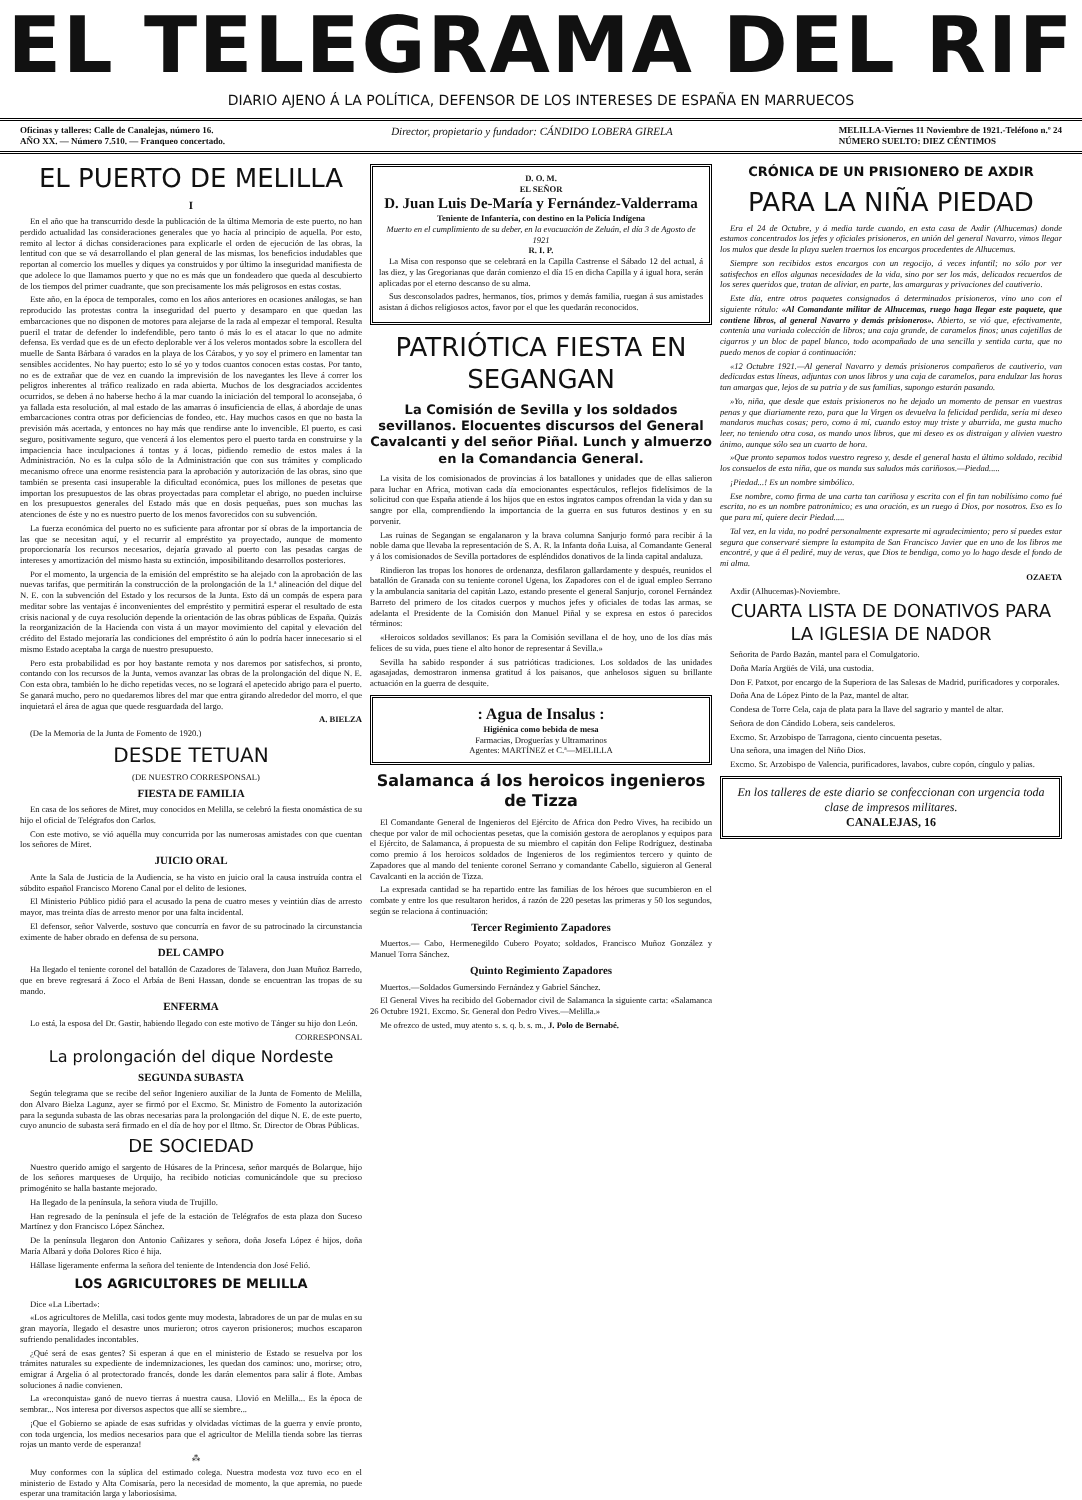EL TELEGRAMA DEL RIF
DIARIO AJENO Á LA POLÍTICA, DEFENSOR DE LOS INTERESES DE ESPAÑA EN MARRUECOS
Oficinas y talleres: Calle de Canalejas, número 16.
AÑO XX. — Número 7.510. — Franqueo concertado.
Director, propietario y fundador: CÁNDIDO LOBERA GIRELA
MELILLA-Viernes 11 Noviembre de 1921.-Teléfono n.º 24
NÚMERO SUELTO: DIEZ CÉNTIMOS
EL PUERTO DE MELILLA
I
En el año que ha transcurrido desde la publicación de la última Memoria de este puerto, no han perdido actualidad las consideraciones generales que yo hacía al principio de aquella. Por esto, remito al lector á dichas consideraciones para explicarle el orden de ejecución de las obras, la lentitud con que se vá desarrollando el plan general de las mismas, los beneficios indudables que reportan al comercio los muelles y diques ya construidos y por último la inseguridad manifiesta de que adolece lo que llamamos puerto y que no es más que un fondeadero que queda al descubierto de los tiempos del primer cuadrante, que son precisamente los más peligrosos en estas costas.
Este año, en la época de temporales, como en los años anteriores en ocasiones análogas, se han reproducido las protestas contra la inseguridad del puerto y desamparo en que quedan las embarcaciones que no disponen de motores para alejarse de la rada al empezar el temporal. Resulta pueril el tratar de defender lo indefendible, pero tanto ó más lo es el atacar lo que no admite defensa. Es verdad que es de un efecto deplorable ver á los veleros montados sobre la escollera del muelle de Santa Bárbara ó varados en la playa de los Cárabos, y yo soy el primero en lamentar tan sensibles accidentes. No hay puerto; esto lo sé yo y todos cuantos conocen estas costas. Por tanto, no es de extrañar que de vez en cuando la imprevisión de los navegantes les lleve á correr los peligros inherentes al tráfico realizado en rada abierta. Muchos de los desgraciados accidentes ocurridos, se deben á no haberse hecho á la mar cuando la iniciación del temporal lo aconsejaba, ó ya fallada esta resolución, al mal estado de las amarras ó insuficiencia de ellas, á abordaje de unas embarcaciones contra otras por deficiencias de fondeo, etc. Hay muchos casos en que no basta la previsión más acertada, y entonces no hay más que rendirse ante lo invencible. El puerto, es casi seguro, positivamente seguro, que vencerá á los elementos pero el puerto tarda en construirse y la impaciencia hace inculpaciones á tontas y á locas, pidiendo remedio de estos males á la Administración. No es la culpa sólo de la Administración que con sus trámites y complicado mecanismo ofrece una enorme resistencia para la aprobación y autorización de las obras, sino que también se presenta casi insuperable la dificultad económica, pues los millones de pesetas que importan los presupuestos de las obras proyectadas para completar el abrigo, no pueden incluirse en los presupuestos generales del Estado más que en dosis pequeñas, pues son muchas las atenciones de éste y no es nuestro puerto de los menos favorecidos con su subvención.
La fuerza económica del puerto no es suficiente para afrontar por sí obras de la importancia de las que se necesitan aquí, y el recurrir al empréstito ya proyectado, aunque de momento proporcionaría los recursos necesarios, dejaría gravado al puerto con las pesadas cargas de intereses y amortización del mismo hasta su extinción, imposibilitando desarrollos posteriores.
Por el momento, la urgencia de la emisión del empréstito se ha alejado con la aprobación de las nuevas tarifas, que permitirán la construcción de la prolongación de la 1.ª alineación del dique del N. E. con la subvención del Estado y los recursos de la Junta. Esto dá un compás de espera para meditar sobre las ventajas é inconvenientes del empréstito y permitirá esperar el resultado de esta crisis nacional y de cuya resolución depende la orientación de las obras públicas de España. Quizás la reorganización de la Hacienda con vista á un mayor movimiento del capital y elevación del crédito del Estado mejoraría las condiciones del empréstito ó aún lo podría hacer innecesario si el mismo Estado aceptaba la carga de nuestro presupuesto.
Pero esta probabilidad es por hoy bastante remota y nos daremos por satisfechos, si pronto, contando con los recursos de la Junta, vemos avanzar las obras de la prolongación del dique N. E. Con esta obra, también lo he dicho repetidas veces, no se logrará el apetecido abrigo para el puerto. Se ganará mucho, pero no quedaremos libres del mar que entra girando alrededor del morro, el que inquietará el área de agua que quede resguardada del largo.
A. BIELZA
(De la Memoria de la Junta de Fomento de 1920.)
DESDE TETUAN
(DE NUESTRO CORRESPONSAL)
FIESTA DE FAMILIA
En casa de los señores de Miret, muy conocidos en Melilla, se celebró la fiesta onomástica de su hijo el oficial de Telégrafos don Carlos.
Con este motivo, se vió aquélla muy concurrida por las numerosas amistades con que cuentan los señores de Miret.
JUICIO ORAL
Ante la Sala de Justicia de la Audiencia, se ha visto en juicio oral la causa instruída contra el súbdito español Francisco Moreno Canal por el delito de lesiones.
El Ministerio Público pidió para el acusado la pena de cuatro meses y veintiún días de arresto mayor, mas treinta días de arresto menor por una falta incidental.
El defensor, señor Valverde, sostuvo que concurría en favor de su patrocinado la circunstancia eximente de haber obrado en defensa de su persona.
DEL CAMPO
Ha llegado el teniente coronel del batallón de Cazadores de Talavera, don Juan Muñoz Barredo, que en breve regresará á Zoco el Arbáa de Beni Hassan, donde se encuentran las tropas de su mando.
ENFERMA
Lo está, la esposa del Dr. Gastir, habiendo llegado con este motivo de Tánger su hijo don León.
CORRESPONSAL
La prolongación del dique Nordeste
SEGUNDA SUBASTA
Según telegrama que se recibe del señor Ingeniero auxiliar de la Junta de Fomento de Melilla, don Alvaro Bielza Lagunz, ayer se firmó por el Excmo. Sr. Ministro de Fomento la autorización para la segunda subasta de las obras necesarias para la prolongación del dique N. E. de este puerto, cuyo anuncio de subasta será firmado en el día de hoy por el Iltmo. Sr. Director de Obras Públicas.
DE SOCIEDAD
Nuestro querido amigo el sargento de Húsares de la Princesa, señor marqués de Bolarque, hijo de los señores marqueses de Urquijo, ha recibido noticias comunicándole que su precioso primogénito se halla bastante mejorado.
Ha llegado de la península, la señora viuda de Trujillo.
Han regresado de la península el jefe de la estación de Telégrafos de esta plaza don Suceso Martínez y don Francisco López Sánchez.
De la península llegaron don Antonio Cañizares y señora, doña Josefa López é hijos, doña María Albará y doña Dolores Rico é hija.
Hállase ligeramente enferma la señora del teniente de Intendencia don José Felió.
LOS AGRICULTORES DE MELILLA
Dice «La Libertad»:
«Los agricultores de Melilla, casi todos gente muy modesta, labradores de un par de mulas en su gran mayoría, llegado el desastre unos murieron; otros cayeron prisioneros; muchos escaparon sufriendo penalidades incontables.
¿Qué será de esas gentes? Si esperan á que en el ministerio de Estado se resuelva por los trámites naturales su expediente de indemnizaciones, les quedan dos caminos: uno, morirse; otro, emigrar á Argelia ó al protectorado francés, donde les darán elementos para salir á flote. Ambas soluciones á nadie convienen.
La «reconquista» ganó de nuevo tierras á nuestra causa. Llovió en Melilla... Es la época de sembrar... Nos interesa por diversos aspectos que allí se siembre...
¡Que el Gobierno se apiade de esas sufridas y olvidadas víctimas de la guerra y envíe pronto, con toda urgencia, los medios necesarios para que el agricultor de Melilla tienda sobre las tierras rojas un manto verde de esperanza!
⁂
Muy conformes con la súplica del estimado colega. Nuestra modesta voz tuvo eco en el ministerio de Estado y Alta Comisaría, pero la necesidad de momento, la que apremia, no puede esperar una tramitación larga y laboriosísima.
D. O. M.
EL SEÑOR
D. Juan Luis De-María y Fernández-Valderrama
Teniente de Infantería, con destino en la Policía Indígena
Muerto en el cumplimiento de su deber, en la evacuación de Zeluán, el día 3 de Agosto de 1921
R. I. P.
La Misa con responso que se celebrará en la Capilla Castrense el Sábado 12 del actual, á las diez, y las Gregorianas que darán comienzo el día 15 en dicha Capilla y á igual hora, serán aplicadas por el eterno descanso de su alma.
Sus desconsolados padres, hermanos, tíos, primos y demás familia, ruegan á sus amistades asistan á dichos religiosos actos, favor por el que les quedarán reconocidos.
PATRIÓTICA FIESTA EN SEGANGAN
La Comisión de Sevilla y los soldados sevillanos. Elocuentes discursos del General Cavalcanti y del señor Piñal. Lunch y almuerzo en la Comandancia General.
La visita de los comisionados de provincias á los batallones y unidades que de ellas salieron para luchar en Africa, motivan cada día emocionantes espectáculos, reflejos fidelísimos de la solicitud con que España atiende á los hijos que en estos ingratos campos ofrendan la vida y dan su sangre por ella, comprendiendo la importancia de la guerra en sus futuros destinos y en su porvenir.
Las ruinas de Segangan se engalanaron y la brava columna Sanjurjo formó para recibir á la noble dama que llevaba la representación de S. A. R. la Infanta doña Luisa, al Comandante General y á los comisionados de Sevilla portadores de espléndidos donativos de la linda capital andaluza.
Rindieron las tropas los honores de ordenanza, desfilaron gallardamente y después, reunidos el batallón de Granada con su teniente coronel Ugena, los Zapadores con el de igual empleo Serrano y la ambulancia sanitaria del capitán Lazo, estando presente el general Sanjurjo, coronel Fernández Barreto del primero de los citados cuerpos y muchos jefes y oficiales de todas las armas, se adelanta el Presidente de la Comisión don Manuel Piñal y se expresa en estos ó parecidos términos:
«Heroicos soldados sevillanos: Es para la Comisión sevillana el de hoy, uno de los días más felices de su vida, pues tiene el alto honor de representar á Sevilla.»
Sevilla ha sabido responder á sus patrióticas tradiciones. Los soldados de las unidades agasajadas, demostraron inmensa gratitud á los paisanos, que anhelosos siguen su brillante actuación en la guerra de desquite.
: Agua de Insalus :
Higiénica como bebida de mesa
Farmacias, Droguerías y Ultramarinos
Agentes: MARTÍNEZ et C.ª—MELILLA
Salamanca á los heroicos ingenieros de Tizza
El Comandante General de Ingenieros del Ejército de Africa don Pedro Vives, ha recibido un cheque por valor de mil ochocientas pesetas, que la comisión gestora de aeroplanos y equipos para el Ejército, de Salamanca, á propuesta de su miembro el capitán don Felipe Rodríguez, destinaba como premio á los heroicos soldados de Ingenieros de los regimientos tercero y quinto de Zapadores que al mando del teniente coronel Serrano y comandante Cabello, siguieron al General Cavalcanti en la acción de Tizza.
La expresada cantidad se ha repartido entre las familias de los héroes que sucumbieron en el combate y entre los que resultaron heridos, á razón de 220 pesetas las primeras y 50 los segundos, según se relaciona á continuación:
Tercer Regimiento Zapadores
Muertos.— Cabo, Hermenegildo Cubero Poyato; soldados, Francisco Muñoz González y Manuel Torra Sánchez.
Quinto Regimiento Zapadores
Muertos.—Soldados Gumersindo Fernández y Gabriel Sánchez.
El General Vives ha recibido del Gobernador civil de Salamanca la siguiente carta: «Salamanca 26 Octubre 1921. Excmo. Sr. General don Pedro Vives.—Melilla.»
Me ofrezco de usted, muy atento s. s. q. b. s. m., J. Polo de Bernabé.
CRÓNICA DE UN PRISIONERO DE AXDIR
PARA LA NIÑA PIEDAD
Era el 24 de Octubre, y á media tarde cuando, en esta casa de Axdir (Alhucemas) donde estamos concentrados los jefes y oficiales prisioneros, en unión del general Navarro, vimos llegar los mulos que desde la playa suelen traernos los encargos procedentes de Alhucemas.
Siempre son recibidos estos encargos con un regocijo, á veces infantil; no sólo por ver satisfechos en ellos algunas necesidades de la vida, sino por ser los más, delicados recuerdos de los seres queridos que, tratan de aliviar, en parte, las amarguras y privaciones del cautiverio.
Este día, entre otros paquetes consignados á determinados prisioneros, vino uno con el siguiente rótulo: «Al Comandante militar de Alhucemas, ruego haga llegar este paquete, que contiene libros, al general Navarro y demás prisioneros». Abierto, se vió que, efectivamente, contenía una variada colección de libros; una caja grande, de caramelos finos; unas cajetillas de cigarros y un bloc de papel blanco, todo acompañado de una sencilla y sentida carta, que no puedo menos de copiar á continuación:
«12 Octubre 1921.—Al general Navarro y demás prisioneros compañeros de cautiverio, van dedicadas estas líneas, adjuntas con unos libros y una caja de caramelos, para endulzar las horas tan amargas que, lejos de su patria y de sus familias, supongo estarán pasando.
»Yo, niña, que desde que estais prisioneros no he dejado un momento de pensar en vuestras penas y que diariamente rezo, para que la Virgen os devuelva la felicidad perdida, sería mi deseo mandaros muchas cosas; pero, como á mí, cuando estoy muy triste y aburrida, me gusta mucho leer, no teniendo otra cosa, os mando unos libros, que mi deseo es os distraigan y alivien vuestro ánimo, aunque sólo sea un cuarto de hora.
»Que pronto sepamos todos vuestro regreso y, desde el general hasta el último soldado, recibid los consuelos de esta niña, que os manda sus saludos más cariñosos.—Piedad.....
¡Piedad...! Es un nombre simbólico.
Ese nombre, como firma de una carta tan cariñosa y escrita con el fin tan nobilísimo como fué escrita, no es un nombre patronímico; es una oración, es un ruego á Dios, por nosotros. Eso es lo que para mí, quiere decir Piedad.....
Tal vez, en la vida, no podré personalmente expresarte mi agradecimiento; pero sí puedes estar segura que conservaré siempre la estampita de San Francisco Javier que en uno de los libros me encontré, y que á él pediré, muy de veras, que Dios te bendiga, como yo lo hago desde el fondo de mi alma.
OZAETA
Axdir (Alhucemas)-Noviembre.
CUARTA LISTA DE DONATIVOS PARA LA IGLESIA DE NADOR
Señorita de Pardo Bazán, mantel para el Comulgatorio.
Doña María Argüés de Vilá, una custodia.
Don F. Patxot, por encargo de la Superiora de las Salesas de Madrid, purificadores y corporales.
Doña Ana de López Pinto de la Paz, mantel de altar.
Condesa de Torre Cela, caja de plata para la llave del sagrario y mantel de altar.
Señora de don Cándido Lobera, seis candeleros.
Excmo. Sr. Arzobispo de Tarragona, ciento cincuenta pesetas.
Una señora, una imagen del Niño Dios.
Excmo. Sr. Arzobispo de Valencia, purificadores, lavabos, cubre copón, cíngulo y palias.
En los talleres de este diario se confeccionan con urgencia toda clase de impresos militares.
CANALEJAS, 16